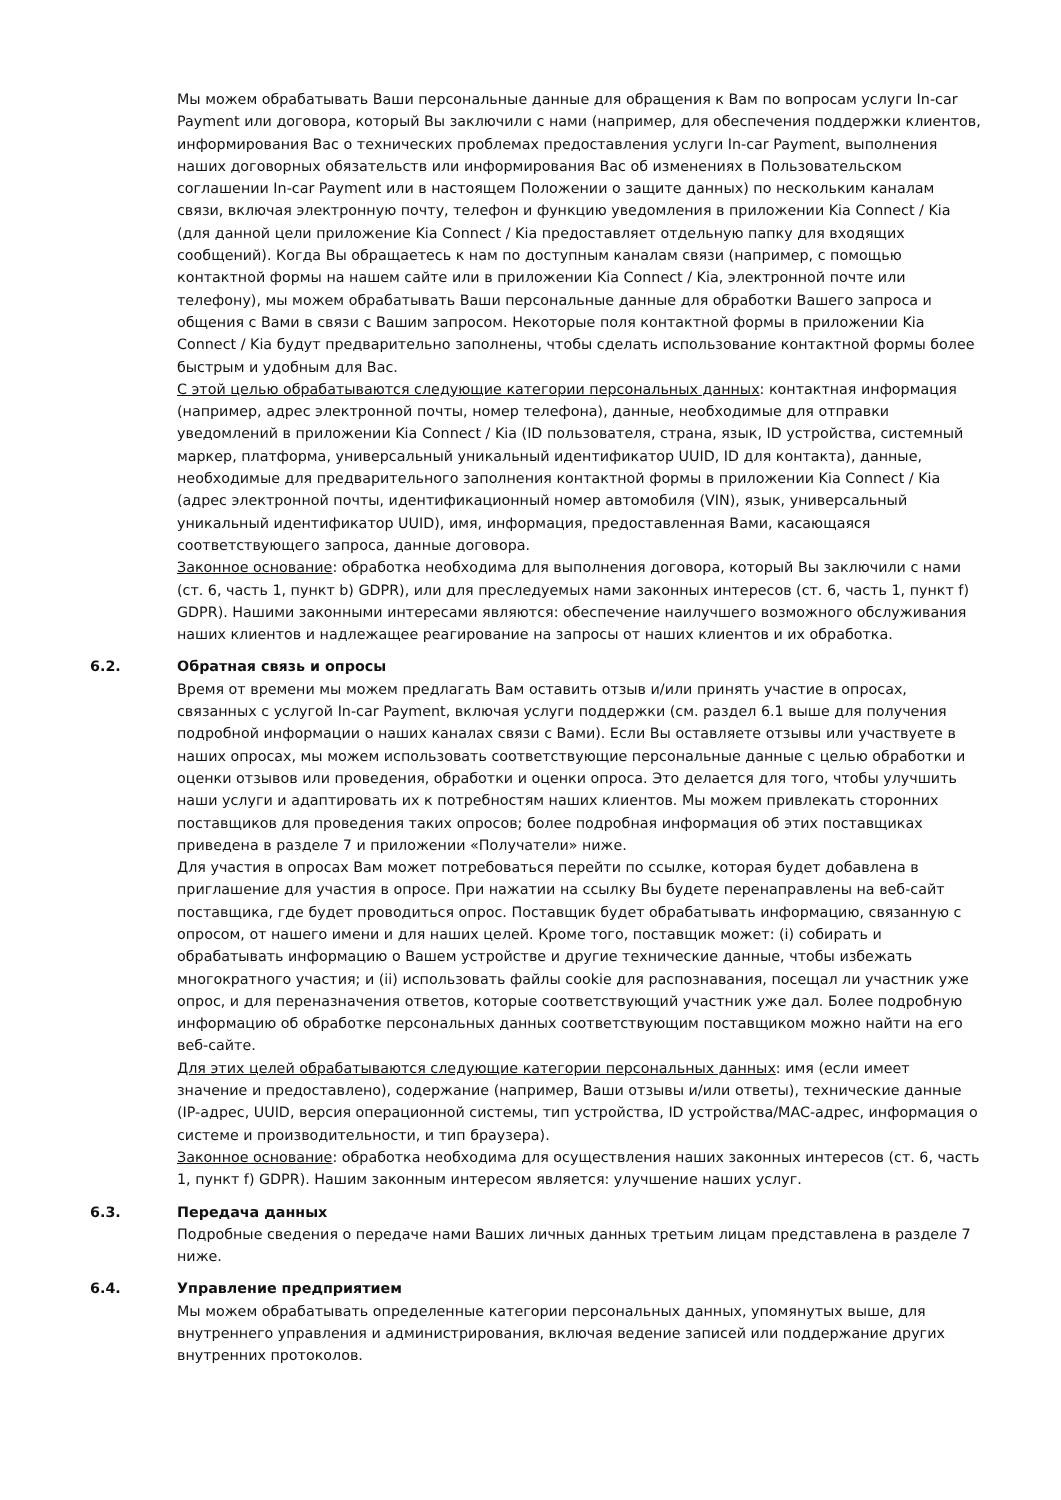Мы можем обрабатывать Ваши персональные данные для обращения к Вам по вопросам услуги In-car Payment или договора, который Вы заключили с нами (например, для обеспечения поддержки клиентов, информирования Вас о технических проблемах предоставления услуги In-car Payment, выполнения наших договорных обязательств или информирования Вас об изменениях в Пользовательском соглашении In-car Payment или в настоящем Положении о защите данных) по нескольким каналам связи, включая электронную почту, телефон и функцию уведомления в приложении Kia Connect / Kia (для данной цели приложение Kia Connect / Kia предоставляет отдельную папку для входящих сообщений). Когда Вы обращаетесь к нам по доступным каналам связи (например, с помощью контактной формы на нашем сайте или в приложении Kia Connect / Kia, электронной почте или телефону), мы можем обрабатывать Ваши персональные данные для обработки Вашего запроса и общения с Вами в связи с Вашим запросом. Некоторые поля контактной формы в приложении Kia Connect / Kia будут предварительно заполнены, чтобы сделать использование контактной формы более быстрым и удобным для Вас.
С этой целью обрабатываются следующие категории персональных данных: контактная информация (например, адрес электронной почты, номер телефона), данные, необходимые для отправки уведомлений в приложении Kia Connect / Kia (ID пользователя, страна, язык, ID устройства, системный маркер, платформа, универсальный уникальный идентификатор UUID, ID для контакта), данные, необходимые для предварительного заполнения контактной формы в приложении Kia Connect / Kia (адрес электронной почты, идентификационный номер автомобиля (VIN), язык, универсальный уникальный идентификатор UUID), имя, информация, предоставленная Вами, касающаяся соответствующего запроса, данные договора.
Законное основание: обработка необходима для выполнения договора, который Вы заключили с нами (ст. 6, часть 1, пункт b) GDPR), или для преследуемых нами законных интересов (ст. 6, часть 1, пункт f) GDPR). Нашими законными интересами являются: обеспечение наилучшего возможного обслуживания наших клиентов и надлежащее реагирование на запросы от наших клиентов и их обработка.
6.2. Обратная связь и опросы
Время от времени мы можем предлагать Вам оставить отзыв и/или принять участие в опросах, связанных с услугой In-car Payment, включая услуги поддержки (см. раздел 6.1 выше для получения подробной информации о наших каналах связи с Вами). Если Вы оставляете отзывы или участвуете в наших опросах, мы можем использовать соответствующие персональные данные с целью обработки и оценки отзывов или проведения, обработки и оценки опроса. Это делается для того, чтобы улучшить наши услуги и адаптировать их к потребностям наших клиентов. Мы можем привлекать сторонних поставщиков для проведения таких опросов; более подробная информация об этих поставщиках приведена в разделе 7 и приложении «Получатели» ниже.
Для участия в опросах Вам может потребоваться перейти по ссылке, которая будет добавлена в приглашение для участия в опросе. При нажатии на ссылку Вы будете перенаправлены на веб-сайт поставщика, где будет проводиться опрос. Поставщик будет обрабатывать информацию, связанную с опросом, от нашего имени и для наших целей. Кроме того, поставщик может: (i) собирать и обрабатывать информацию о Вашем устройстве и другие технические данные, чтобы избежать многократного участия; и (ii) использовать файлы cookie для распознавания, посещал ли участник уже опрос, и для переназначения ответов, которые соответствующий участник уже дал. Более подробную информацию об обработке персональных данных соответствующим поставщиком можно найти на его веб-сайте.
Для этих целей обрабатываются следующие категории персональных данных: имя (если имеет значение и предоставлено), содержание (например, Ваши отзывы и/или ответы), технические данные (IP-адрес, UUID, версия операционной системы, тип устройства, ID устройства/MAC-адрес, информация о системе и производительности, и тип браузера).
Законное основание: обработка необходима для осуществления наших законных интересов (ст. 6, часть 1, пункт f) GDPR). Нашим законным интересом является: улучшение наших услуг.
6.3. Передача данных
Подробные сведения о передаче нами Ваших личных данных третьим лицам представлена в разделе 7 ниже.
6.4. Управление предприятием
Мы можем обрабатывать определенные категории персональных данных, упомянутых выше, для внутреннего управления и администрирования, включая ведение записей или поддержание других внутренних протоколов.